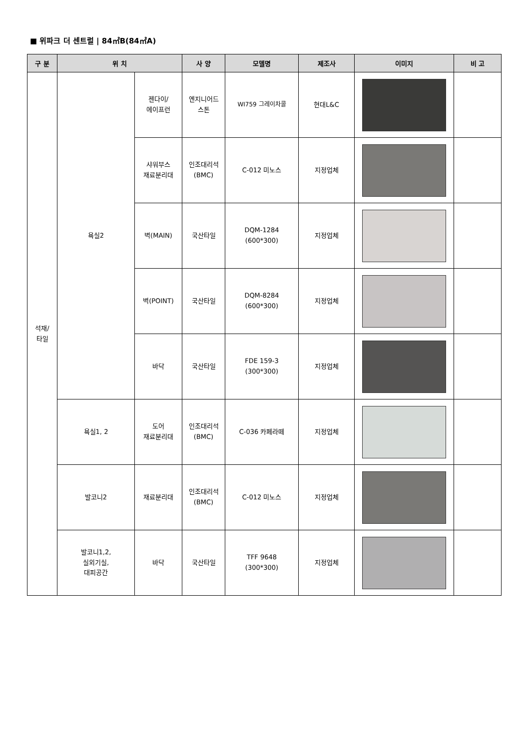■ 위파크 더 센트럴 | 84㎡B(84㎡A)
| 구 분 | 위 치 | | 사 양 | 모델명 | 제조사 | 이미지 | 비 고 |
| --- | --- | --- | --- | --- | --- | --- | --- |
| 석재/ 타일 | 욕실2 | 젠다이/ 에이프런 | 엔지니어드 스톤 | WI759 그레이차콜 | 현대L&C | | |
| | | 샤워부스 재료분리대 | 인조대리석 (BMC) | C-012 미노스 | 지정업체 | | |
| | | 벽(MAIN) | 국산타일 | DQM-1284 (600*300) | 지정업체 | | |
| | | 벽(POINT) | 국산타일 | DQM-8284 (600*300) | 지정업체 | | |
| | | 바닥 | 국산타일 | FDE 159-3 (300*300) | 지정업체 | | |
| | 욕실1, 2 | 도어 재료분리대 | 인조대리석 (BMC) | C-036 카페라떼 | 지정업체 | | |
| | 발코니2 | 재료분리대 | 인조대리석 (BMC) | C-012 미노스 | 지정업체 | | |
| | 발코니1,2, 실외기실, 대피공간 | 바닥 | 국산타일 | TFF 9648 (300*300) | 지정업체 | | |